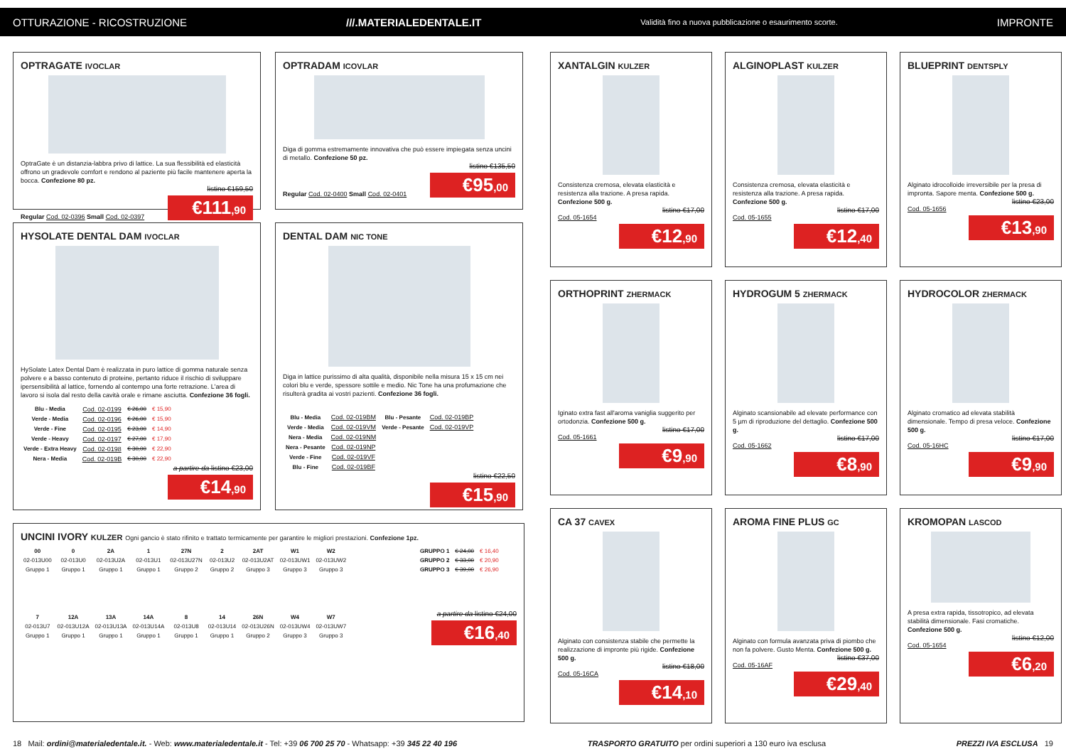OTTURAZIONE - RICOSTRUZIONE ///.MATERIALEDENTALE.IT Validità fino a nuova pubblicazione o esaurimento scorte. IMPRONTE
OPTRAGATE IVOCLAR
OptraGate è un distanzia-labbra privo di lattice. La sua flessibilità ed elasticità offrono un gradevole comfort e rendono al paziente più facile mantenere aperta la bocca. Confezione 80 pz.
listino €159,50
Regular Cod. 02-0396 Small Cod. 02-0397
€111,90
OPTRADAM ICOVLAR
Diga di gomma estremamente innovativa che può essere impiegata senza uncini di metallo. Confezione 50 pz.
listino €135,50
Regular Cod. 02-0400 Small Cod. 02-0401
€95,00
HYSOLATE DENTAL DAM IVOCLAR
HySolate Latex Dental Dam è realizzata in puro lattice di gomma naturale senza polvere e a basso contenuto di proteine, pertanto riduce il rischio di sviluppare ipersensibilità al lattice, fornendo al contempo una forte retrazione. L'area di lavoro si isola dal resto della cavità orale e rimane asciutta. Confezione 36 fogli.
| Blu - Media | Cod. 02-0199 | € 26,00 | € 15,90 |
| Verde - Media | Cod. 02-0196 | € 26,00 | € 15,90 |
| Verde - Fine | Cod. 02-0195 | € 23,00 | € 14,90 |
| Verde - Heavy | Cod. 02-0197 | € 27,00 | € 17,90 |
| Verde - Extra Heavy | Cod. 02-0198 | € 30,00 | € 22,90 |
| Nera - Media | Cod. 02-019B | € 30,00 | € 22,90 |
a partire da listino €23,00
€14,90
DENTAL DAM NIC TONE
Diga in lattice purissimo di alta qualità, disponibile nella misura 15 x 15 cm nei colori blu e verde, spessore sottile e medio. Nic Tone ha una profumazione che risulterà gradita ai vostri pazienti. Confezione 36 fogli.
| Blu - Media | Cod. 02-019BM | Blu - Pesante | Cod. 02-019BP |
| Verde - Media | Cod. 02-019VM | Verde - Pesante | Cod. 02-019VP |
| Nera - Media | Cod. 02-019NM | | |
| Nera - Pesante | Cod. 02-019NP | | |
| Verde - Fine | Cod. 02-019VF | | |
| Blu - Fine | Cod. 02-019BF | | |
listino €22,50
€15,90
UNCINI IVORY KULZER Ogni gancio è stato rifinito e trattato termicamente per garantire le migliori prestazioni. Confezione 1pz.
| 00 | 0 | 2A | 1 | 27N | 2 | 2AT | W1 | W2 |
| --- | --- | --- | --- | --- | --- | --- | --- | --- |
| 02-013U00 | 02-013U0 | 02-013U2A | 02-013U1 | 02-013U27N | 02-013U2 | 02-013U2AT | 02-013UW1 | 02-013UW2 |
| Gruppo 1 | Gruppo 1 | Gruppo 1 | Gruppo 1 | Gruppo 2 | Gruppo 2 | Gruppo 3 | Gruppo 3 | Gruppo 3 |
| 7 | 12A | 13A | 14A | 8 | 14 | 26N | W4 | W7 |
| 02-013U7 | 02-013U12A | 02-013U13A | 02-013U14A | 02-013U8 | 02-013U14 | 02-013U26N | 02-013UW4 | 02-013UW7 |
| Gruppo 1 | Gruppo 1 | Gruppo 1 | Gruppo 1 | Gruppo 1 | Gruppo 1 | Gruppo 2 | Gruppo 3 | Gruppo 3 |
| GRUPPO 1 | € 24,00 | € 16,40 |
| GRUPPO 2 | € 33,00 | € 20,90 |
| GRUPPO 3 | € 39,00 | € 26,90 |
a partire da listino €24,00
€16,40
XANTALGIN KULZER
Consistenza cremosa, elevata elasticità e resistenza alla trazione. A presa rapida. Confezione 500 g.
listino €17,00
Cod. 05-1654
€12,90
ALGINOPLAST KULZER
Consistenza cremosa, elevata elasticità e resistenza alla trazione. A presa rapida. Confezione 500 g.
listino €17,00
Cod. 05-1655
€12,40
BLUEPRINT DENTSPLY
Alginato idrocolloide irreversibile per la presa di impronta. Sapore menta. Confezione 500 g.
listino €23,00
Cod. 05-1656
€13,90
ORTHOPRINT ZHERMACK
Iginato extra fast all'aroma vaniglia suggerito per ortodonzia. Confezione 500 g.
listino €17,00
Cod. 05-1661
€9,90
HYDROGUM 5 ZHERMACK
Alginato scansionabile ad elevate performance con 5 µm di riproduzione del dettaglio. Confezione 500 g.
listino €17,00
Cod. 05-1662
€8,90
HYDROCOLOR ZHERMACK
Alginato cromatico ad elevata stabilità dimensionale. Tempo di presa veloce. Confezione 500 g.
listino €17,00
Cod. 05-16HC
€9,90
CA 37 CAVEX
Alginato con consistenza stabile che permette la realizzazione di impronte più rigide. Confezione 500 g.
listino €18,00
Cod. 05-16CA
€14,10
AROMA FINE PLUS GC
Alginato con formula avanzata priva di piombo che non fa polvere. Gusto Menta. Confezione 500 g.
listino €37,00
Cod. 05-16AF
€29,40
KROMOPAN LASCOD
A presa extra rapida, tissotropico, ad elevata stabilità dimensionale. Fasi cromatiche. Confezione 500 g.
listino €12,00
Cod. 05-1654
€6,20
18 Mail: ordini@materialedentale.it. - Web: www.materialedentale.it - Tel: +39 06 700 25 70 - Whatsapp: +39 345 22 40 196 TRASPORTO GRATUITO per ordini superiori a 130 euro iva esclusa PREZZI IVA ESCLUSA 19